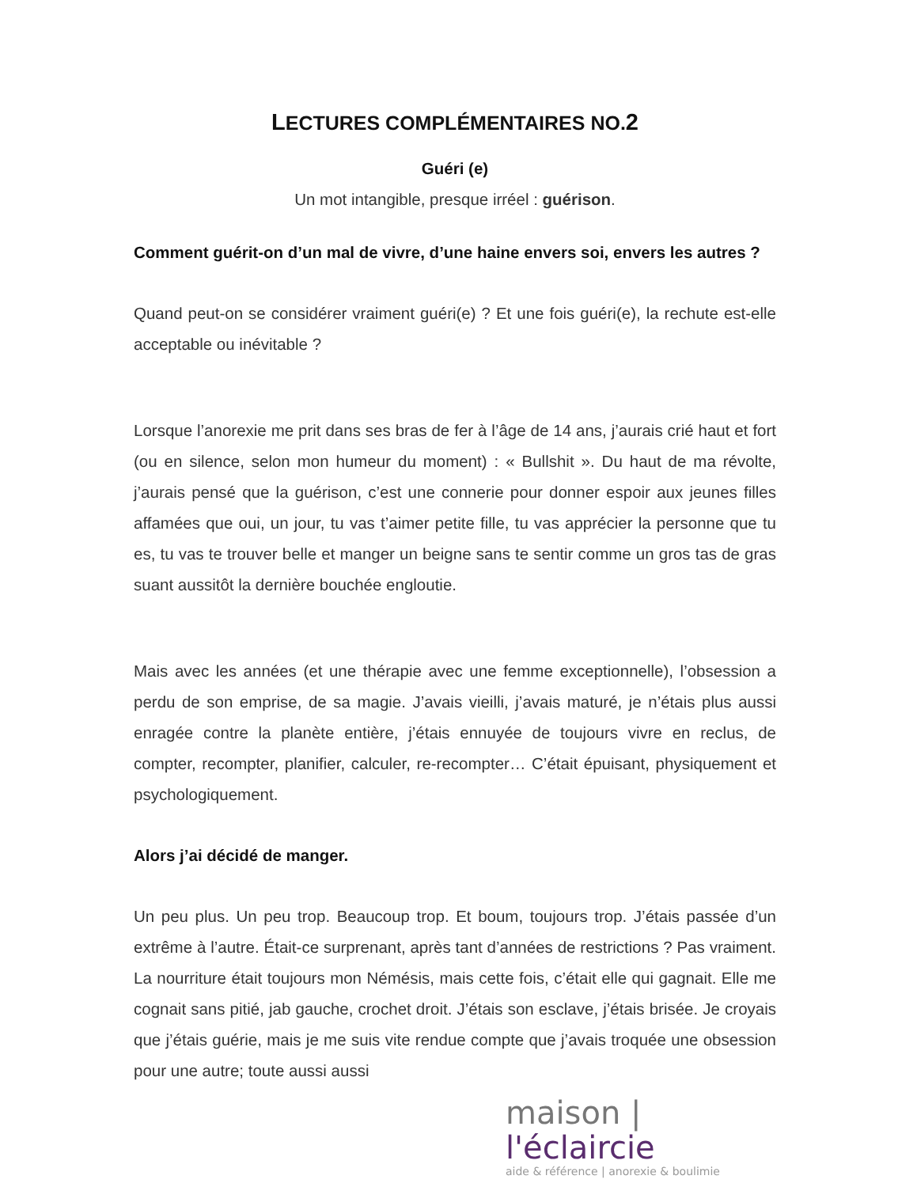LECTURES COMPLÉMENTAIRES NO.2
Guéri (e)
Un mot intangible, presque irréel : guérison.
Comment guérit-on d’un mal de vivre, d’une haine envers soi, envers les autres ?
Quand peut-on se considérer vraiment guéri(e) ? Et une fois guéri(e), la rechute est-elle acceptable ou inévitable ?
Lorsque l’anorexie me prit dans ses bras de fer à l’âge de 14 ans, j’aurais crié haut et fort (ou en silence, selon mon humeur du moment) : « Bullshit ». Du haut de ma révolte, j’aurais pensé que la guérison, c’est une connerie pour donner espoir aux jeunes filles affamées que oui, un jour, tu vas t’aimer petite fille, tu vas apprécier la personne que tu es, tu vas te trouver belle et manger un beigne sans te sentir comme un gros tas de gras suant aussitôt la dernière bouchée engloutie.
Mais avec les années (et une thérapie avec une femme exceptionnelle), l’obsession a perdu de son emprise, de sa magie. J’avais vieilli, j’avais maturé, je n’étais plus aussi enragée contre la planète entière, j’étais ennuyée de toujours vivre en reclus, de compter, recompter, planifier, calculer, re-recompter… C’était épuisant, physiquement et psychologiquement.
Alors j’ai décidé de manger.
Un peu plus. Un peu trop. Beaucoup trop. Et boum, toujours trop. J’étais passée d’un extrême à l’autre. Était-ce surprenant, après tant d’années de restrictions ? Pas vraiment. La nourriture était toujours mon Némésis, mais cette fois, c’était elle qui gagnait. Elle me cognait sans pitié, jab gauche, crochet droit. J’étais son esclave, j’étais brisée. Je croyais que j’étais guérie, mais je me suis vite rendue compte que j’avais troquée une obsession pour une autre; toute aussi aussi
maison | l'éclaircie
aide & référence | anorexie & boulimie